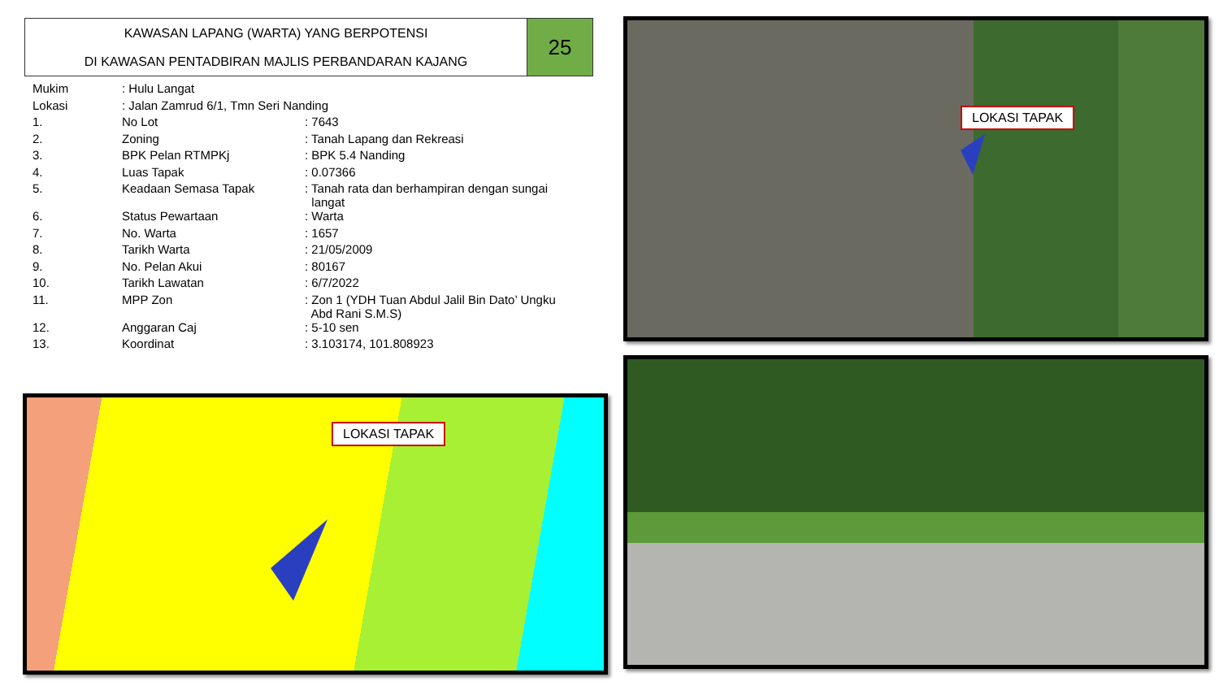KAWASAN LAPANG (WARTA) YANG BERPOTENSI
DI KAWASAN PENTADBIRAN MAJLIS PERBANDARAN KAJANG
25
| Mukim | : Hulu Langat | |
| Lokasi | : Jalan Zamrud 6/1, Tmn Seri Nanding | |
| 1. | No Lot | : 7643 |
| 2. | Zoning | : Tanah Lapang dan Rekreasi |
| 3. | BPK Pelan RTMPKj | : BPK 5.4 Nanding |
| 4. | Luas Tapak | : 0.07366 |
| 5. | Keadaan Semasa Tapak | : Tanah rata dan berhampiran dengan sungai langat |
| 6. | Status Pewartaan | : Warta |
| 7. | No. Warta | : 1657 |
| 8. | Tarikh Warta | : 21/05/2009 |
| 9. | No. Pelan Akui | : 80167 |
| 10. | Tarikh Lawatan | : 6/7/2022 |
| 11. | MPP Zon | : Zon 1 (YDH Tuan Abdul Jalil Bin Dato’ Ungku Abd Rani S.M.S) |
| 12. | Anggaran Caj | : 5-10 sen |
| 13. | Koordinat | : 3.103174, 101.808923 |
LOKASI TAPAK
LOKASI TAPAK